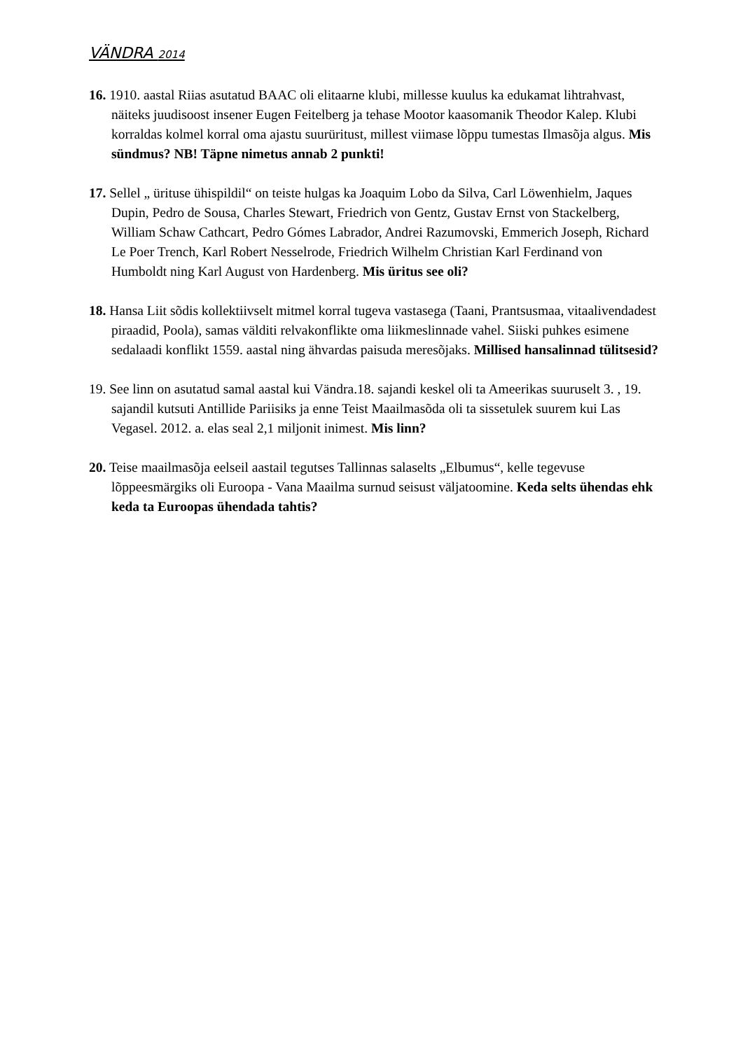VÄNDRA 2014
16. 1910. aastal Riias asutatud BAAC oli elitaarne klubi, millesse kuulus ka edukamat lihtrahvast, näiteks juudisoost insener Eugen Feitelberg ja tehase Mootor kaasomanik Theodor Kalep. Klubi korraldas kolmel korral oma ajastu suurüritust, millest viimase lõppu tumestas Ilmasõja algus. Mis sündmus? NB! Täpne nimetus annab 2 punkti!
17. Sellel „ ürituse ühispildil“ on teiste hulgas ka Joaquim Lobo da Silva, Carl Löwenhielm, Jaques Dupin, Pedro de Sousa, Charles Stewart, Friedrich von Gentz, Gustav Ernst von Stackelberg, William Schaw Cathcart, Pedro Gómes Labrador, Andrei Razumovski, Emmerich Joseph, Richard Le Poer Trench, Karl Robert Nesselrode, Friedrich Wilhelm Christian Karl Ferdinand von Humboldt ning Karl August von Hardenberg. Mis üritus see oli?
18. Hansa Liit sõdis kollektiivselt mitmel korral tugeva vastasega (Taani, Prantsusmaa, vitaalivendadest piraadid, Poola), samas välditi relvakonflikte oma liikmeslinnade vahel. Siiski puhkes esimene sedalaadi konflikt 1559. aastal ning ähvardas paisuda meresõjaks. Millised hansalinnad tülitsesid?
19. See linn on asutatud samal aastal kui Vändra.18. sajandi keskel oli ta Ameerikas suuruselt 3. , 19. sajandil kutsuti Antillide Pariisiks ja enne Teist Maailmasõda oli ta sissetulek suurem kui Las Vegasel. 2012. a. elas seal 2,1 miljonit inimest. Mis linn?
20. Teise maailmasõja eelseil aastail tegutses Tallinnas salaselts „Elbumus“, kelle tegevuse lõppeesmärgiks oli Euroopa - Vana Maailma surnud seisust väljatoomine. Keda selts ühendas ehk keda ta Euroopas ühendada tahtis?